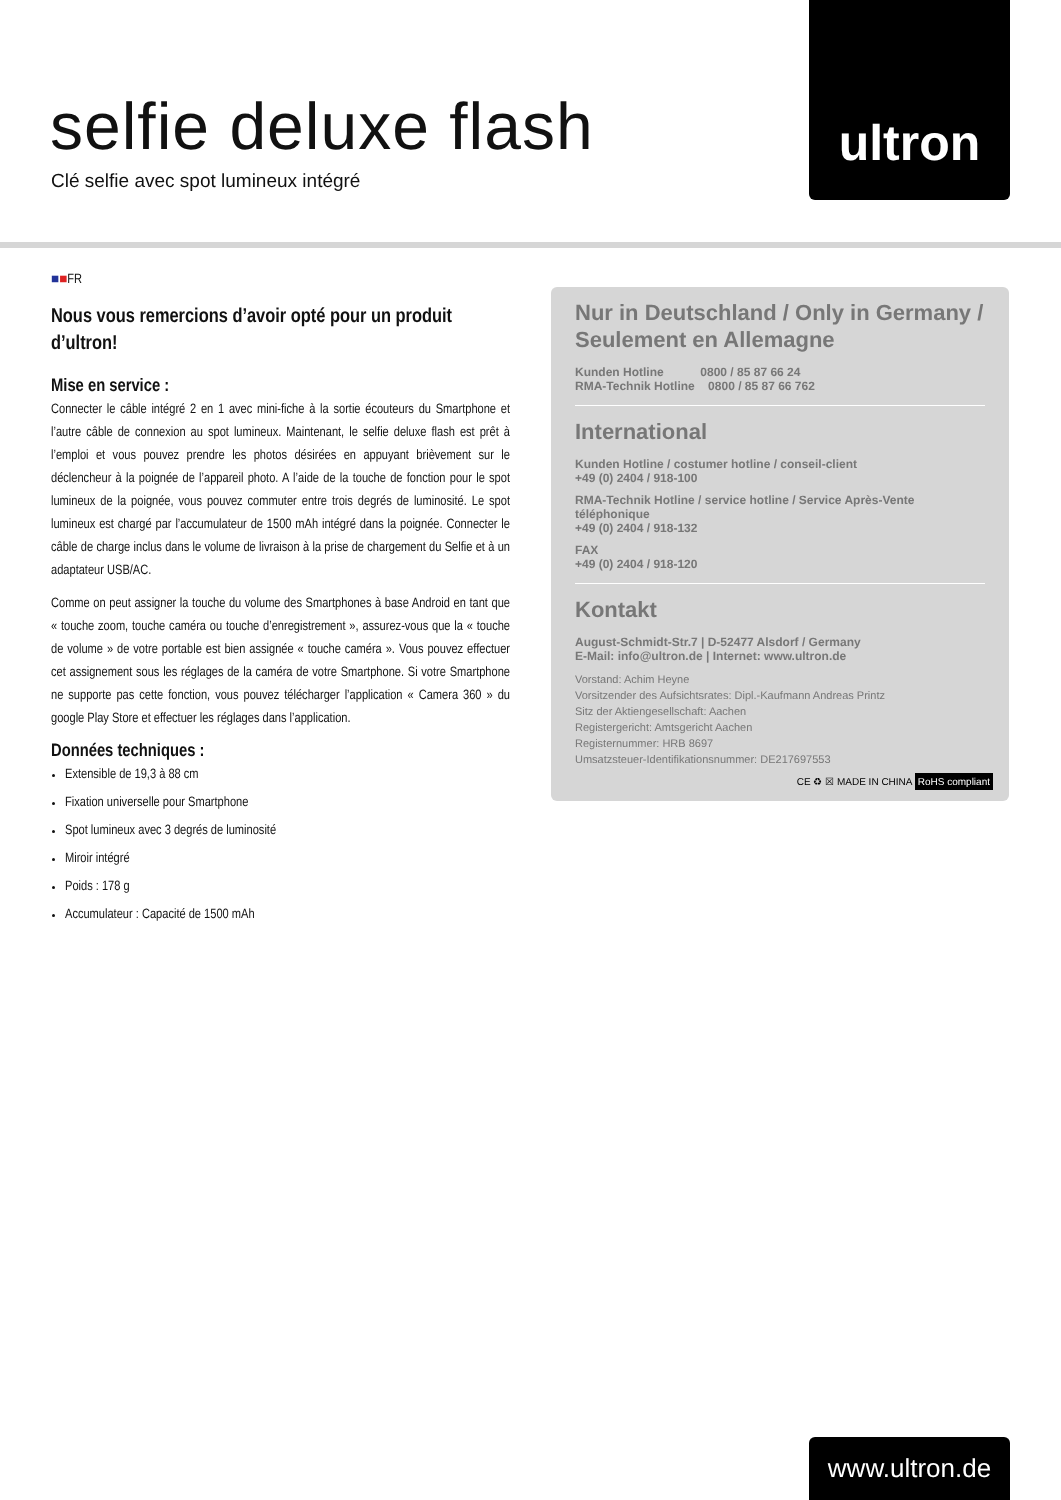selfie deluxe flash
Clé selfie avec spot lumineux intégré
ultron
■■FR
Nous vous remercions d’avoir opté pour un produit d’ultron!
Mise en service :
Connecter le câble intégré 2 en 1 avec mini-fiche à la sortie écouteurs du Smartphone et l’autre câble de connexion au spot lumineux. Maintenant, le selfie deluxe flash est prêt à l’emploi et vous pouvez prendre les photos désirées en appuyant brièvement sur le déclencheur à la poignée de l’appareil photo. A l’aide de la touche de fonction pour le spot lumineux de la poignée, vous pouvez commuter entre trois degrés de luminosité. Le spot lumineux est chargé par l’accumulateur de 1500 mAh intégré dans la poignée. Connecter le câble de charge inclus dans le volume de livraison à la prise de chargement du Selfie et à un adaptateur USB/AC.
Comme on peut assigner la touche du volume des Smartphones à base Android en tant que « touche zoom, touche caméra ou touche d’enregistrement », assurez-vous que la « touche de volume » de votre portable est bien assignée « touche caméra ». Vous pouvez effectuer cet assignement sous les réglages de la caméra de votre Smartphone. Si votre Smartphone ne supporte pas cette fonction, vous pouvez télécharger l’application « Camera 360 » du google Play Store et effectuer les réglages dans l’application.
Données techniques :
Extensible de 19,3 à 88 cm
Fixation universelle pour Smartphone
Spot lumineux avec 3 degrés de luminosité
Miroir intégré
Poids : 178 g
Accumulateur : Capacité de 1500 mAh
Nur in Deutschland / Only in Germany / Seulement en Allemagne
Kunden Hotline 0800 / 85 87 66 24
RMA-Technik Hotline 0800 / 85 87 66 762
International
Kunden Hotline / costumer hotline / conseil-client
+49 (0) 2404 / 918-100
RMA-Technik Hotline / service hotline / Service Après-Vente téléphonique
+49 (0) 2404 / 918-132
FAX
+49 (0) 2404 / 918-120
Kontakt
August-Schmidt-Str.7 | D-52477 Alsdorf / Germany
E-Mail: info@ultron.de | Internet: www.ultron.de
Vorstand: Achim Heyne
Vorsitzender des Aufsichtsrates: Dipl.-Kaufmann Andreas Printz
Sitz der Aktiengesellschaft: Aachen
Registergericht: Amtsgericht Aachen
Registernummer: HRB 8697
Umsatzsteuer-Identifikationsnummer: DE217697553
CE ♻ ☒ MADE IN CHINA RoHS compliant
www.ultron.de